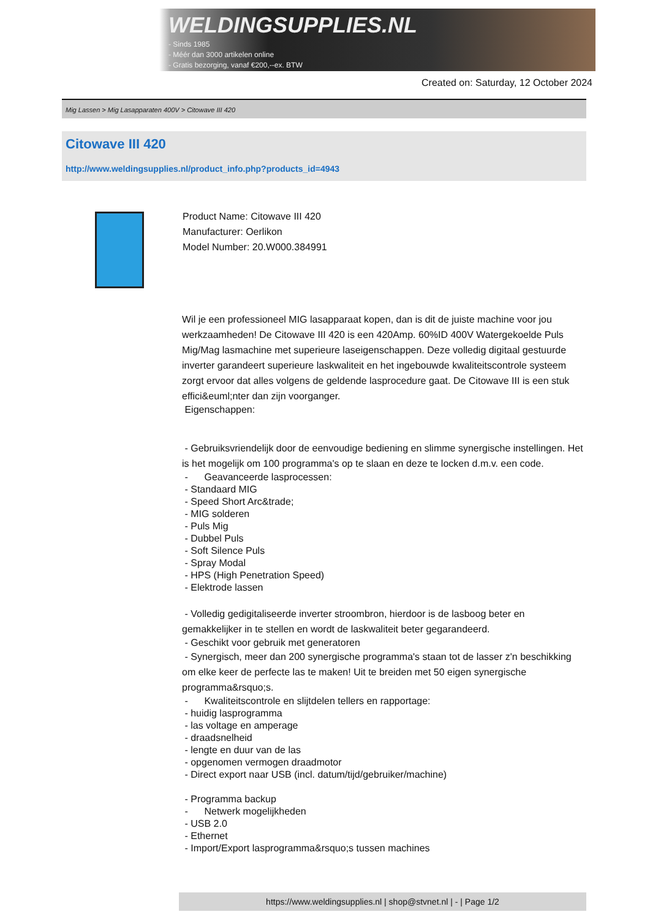WELDINGSUPPLIES.NL
- Sinds 1985
- Méér dan 3000 artikelen online
- Gratis bezorging, vanaf €200,--ex. BTW
Created on: Saturday, 12 October 2024
Mig Lassen > Mig Lasapparaten 400V > Citowave III 420
Citowave III 420
http://www.weldingsupplies.nl/product_info.php?products_id=4943
Product Name: Citowave III 420
Manufacturer: Oerlikon
Model Number: 20.W000.384991
Wil je een professioneel MIG lasapparaat kopen, dan is dit de juiste machine voor jou werkzaamheden! De Citowave III 420 is een 420Amp. 60%ID 400V Watergekoelde Puls Mig/Mag lasmachine met superieure laseigenschappen. Deze volledig digitaal gestuurde inverter garandeert superieure laskwaliteit en het ingebouwde kwaliteitscontrole systeem zorgt ervoor dat alles volgens de geldende lasprocedure gaat. De Citowave III is een stuk effici&euml;nter dan zijn voorganger.
Eigenschappen:
- Gebruiksvriendelijk door de eenvoudige bediening en slimme synergische instellingen. Het is het mogelijk om 100 programma's op te slaan en deze te locken d.m.v. een code.
- Geavanceerde lasprocessen:
- Standaard MIG
- Speed Short Arc&trade;
- MIG solderen
- Puls Mig
- Dubbel Puls
- Soft Silence Puls
- Spray Modal
- HPS (High Penetration Speed)
- Elektrode lassen
- Volledig gedigitaliseerde inverter stroombron, hierdoor is de lasboog beter en gemakkelijker in te stellen en wordt de laskwaliteit beter gegarandeerd.
- Geschikt voor gebruik met generatoren
- Synergisch, meer dan 200 synergische programma's staan tot de lasser z'n beschikking om elke keer de perfecte las te maken! Uit te breiden met 50 eigen synergische programma&rsquo;s.
- Kwaliteitscontrole en slijtdelen tellers en rapportage:
- huidig lasprogramma
- las voltage en amperage
- draadsnelheid
- lengte en duur van de las
- opgenomen vermogen draadmotor
- Direct export naar USB (incl. datum/tijd/gebruiker/machine)
- Programma backup
- Netwerk mogelijkheden
- USB 2.0
- Ethernet
- Import/Export lasprogramma&rsquo;s tussen machines
https://www.weldingsupplies.nl | shop@stvnet.nl | - | Page 1/2